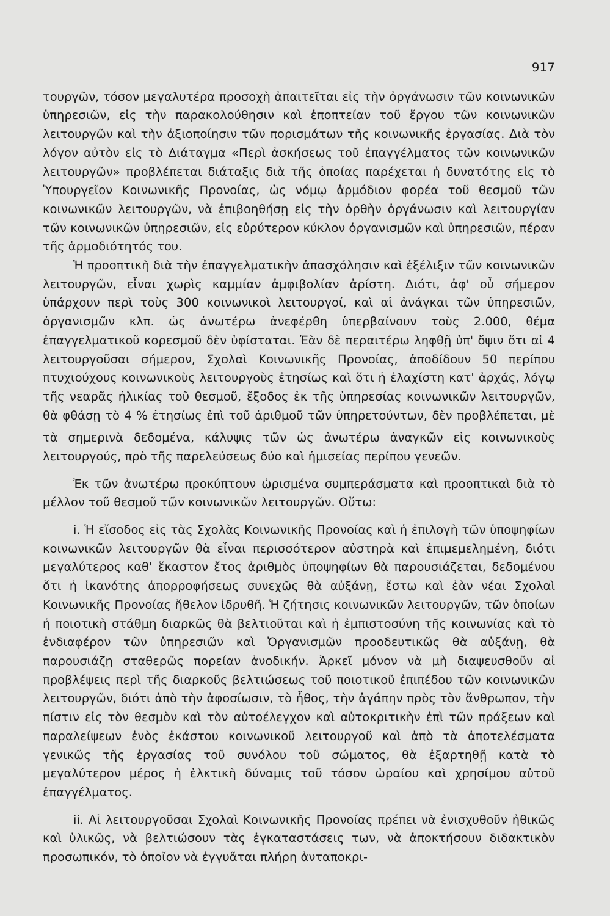917
τουργῶν, τόσον μεγαλυτέρα προσοχὴ ἀπαιτεῖται εἰς τὴν ὀργάνωσιν τῶν κοινωνικῶν ὑπηρεσιῶν, εἰς τὴν παρακολούθησιν καὶ ἐποπτείαν τοῦ ἔργου τῶν κοινωνικῶν λειτουργῶν καὶ τὴν ἀξιοποίησιν τῶν πορισμάτων τῆς κοινωνικῆς ἐργασίας. Διὰ τὸν λόγον αὐτὸν εἰς τὸ Διάταγμα «Περὶ ἀσκήσεως τοῦ ἐπαγγέλματος τῶν κοινωνικῶν λειτουργῶν» προβλέπεται διάταξις διὰ τῆς ὁποίας παρέχεται ἡ δυνατότης εἰς τὸ Ὑπουργεῖον Κοινωνικῆς Προνοίας, ὡς νόμῳ ἁρμόδιον φορέα τοῦ θεσμοῦ τῶν κοινωνικῶν λειτουργῶν, νὰ ἐπιβοηθήσῃ εἰς τὴν ὀρθὴν ὀργάνωσιν καὶ λειτουργίαν τῶν κοινωνικῶν ὑπηρεσιῶν, εἰς εὐρύτερον κύκλον ὀργανισμῶν καὶ ὑπηρεσιῶν, πέραν τῆς ἁρμοδιότητός του.
Ἡ προοπτικὴ διὰ τὴν ἐπαγγελματικὴν ἀπασχόλησιν καὶ ἐξέλιξιν τῶν κοινωνικῶν λειτουργῶν, εἶναι χωρὶς καμμίαν ἀμφιβολίαν ἀρίστη. Διότι, ἀφ' οὗ σήμερον ὑπάρχουν περὶ τοὺς 300 κοινωνικοὶ λειτουργοί, καὶ αἱ ἀνάγκαι τῶν ὑπηρεσιῶν, ὀργανισμῶν κλπ. ὡς ἀνωτέρω ἀνεφέρθη ὑπερβαίνουν τοὺς 2.000, θέμα ἐπαγγελματικοῦ κορεσμοῦ δὲν ὑφίσταται. Ἐὰν δὲ περαιτέρω ληφθῇ ὑπ' ὄψιν ὅτι αἱ 4 λειτουργοῦσαι σήμερον, Σχολαὶ Κοινωνικῆς Προνοίας, ἀποδίδουν 50 περίπου πτυχιούχους κοινωνικοὺς λειτουργοὺς ἐτησίως καὶ ὅτι ἡ ἐλαχίστη κατ' ἀρχάς, λόγῳ τῆς νεαρᾶς ἡλικίας τοῦ θεσμοῦ, ἔξοδος ἐκ τῆς ὑπηρεσίας κοινωνικῶν λειτουργῶν, θὰ φθάσῃ τὸ 4 % ἐτησίως ἐπὶ τοῦ ἀριθμοῦ τῶν ὑπηρετούντων, δὲν προβλέπεται, μὲ τὰ σημερινὰ δεδομένα, κάλυψις τῶν ὡς ἀνωτέρω ἀναγκῶν εἰς κοινωνικοὺς λειτουργούς, πρὸ τῆς παρελεύσεως δύο καὶ ἡμισείας περίπου γενεῶν.
Ἐκ τῶν ἀνωτέρω προκύπτουν ὡρισμένα συμπεράσματα καὶ προοπτικαὶ διὰ τὸ μέλλον τοῦ θεσμοῦ τῶν κοινωνικῶν λειτουργῶν. Οὕτω:
i. Ἡ εἴσοδος εἰς τὰς Σχολὰς Κοινωνικῆς Προνοίας καὶ ἡ ἐπιλογὴ τῶν ὑποψηφίων κοινωνικῶν λειτουργῶν θὰ εἶναι περισσότερον αὐστηρὰ καὶ ἐπιμεμελημένη, διότι μεγαλύτερος καθ' ἕκαστον ἔτος ἀριθμὸς ὑποψηφίων θὰ παρουσιάζεται, δεδομένου ὅτι ἡ ἱκανότης ἀπορροφήσεως συνεχῶς θὰ αὐξάνῃ, ἔστω καὶ ἐὰν νέαι Σχολαὶ Κοινωνικῆς Προνοίας ἤθελον ἱδρυθῆ. Ἡ ζήτησις κοινωνικῶν λειτουργῶν, τῶν ὁποίων ἡ ποιοτικὴ στάθμη διαρκῶς θὰ βελτιοῦται καὶ ἡ ἐμπιστοσύνη τῆς κοινωνίας καὶ τὸ ἐνδιαφέρον τῶν ὑπηρεσιῶν καὶ Ὀργανισμῶν προοδευτικῶς θὰ αὐξάνῃ, θὰ παρουσιάζῃ σταθερῶς πορείαν ἀνοδικήν. Ἀρκεῖ μόνον νὰ μὴ διαψευσθοῦν αἱ προβλέψεις περὶ τῆς διαρκοῦς βελτιώσεως τοῦ ποιοτικοῦ ἐπιπέδου τῶν κοινωνικῶν λειτουργῶν, διότι ἀπὸ τὴν ἀφοσίωσιν, τὸ ἦθος, τὴν ἀγάπην πρὸς τὸν ἄνθρωπον, τὴν πίστιν εἰς τὸν θεσμὸν καὶ τὸν αὐτοέλεγχον καὶ αὐτοκριτικὴν ἐπὶ τῶν πράξεων καὶ παραλείψεων ἑνὸς ἑκάστου κοινωνικοῦ λειτουργοῦ καὶ ἀπὸ τὰ ἀποτελέσματα γενικῶς τῆς ἐργασίας τοῦ συνόλου τοῦ σώματος, θὰ ἐξαρτηθῇ κατὰ τὸ μεγαλύτερον μέρος ἡ ἑλκτικὴ δύναμις τοῦ τόσον ὡραίου καὶ χρησίμου αὐτοῦ ἐπαγγέλματος.
ii. Αἱ λειτουργοῦσαι Σχολαὶ Κοινωνικῆς Προνοίας πρέπει νὰ ἐνισχυθοῦν ἠθικῶς καὶ ὑλικῶς, νὰ βελτιώσουν τὰς ἐγκαταστάσεις των, νὰ ἀποκτήσουν διδακτικὸν προσωπικόν, τὸ ὁποῖον νὰ ἐγγυᾶται πλήρη ἀνταποκρι-